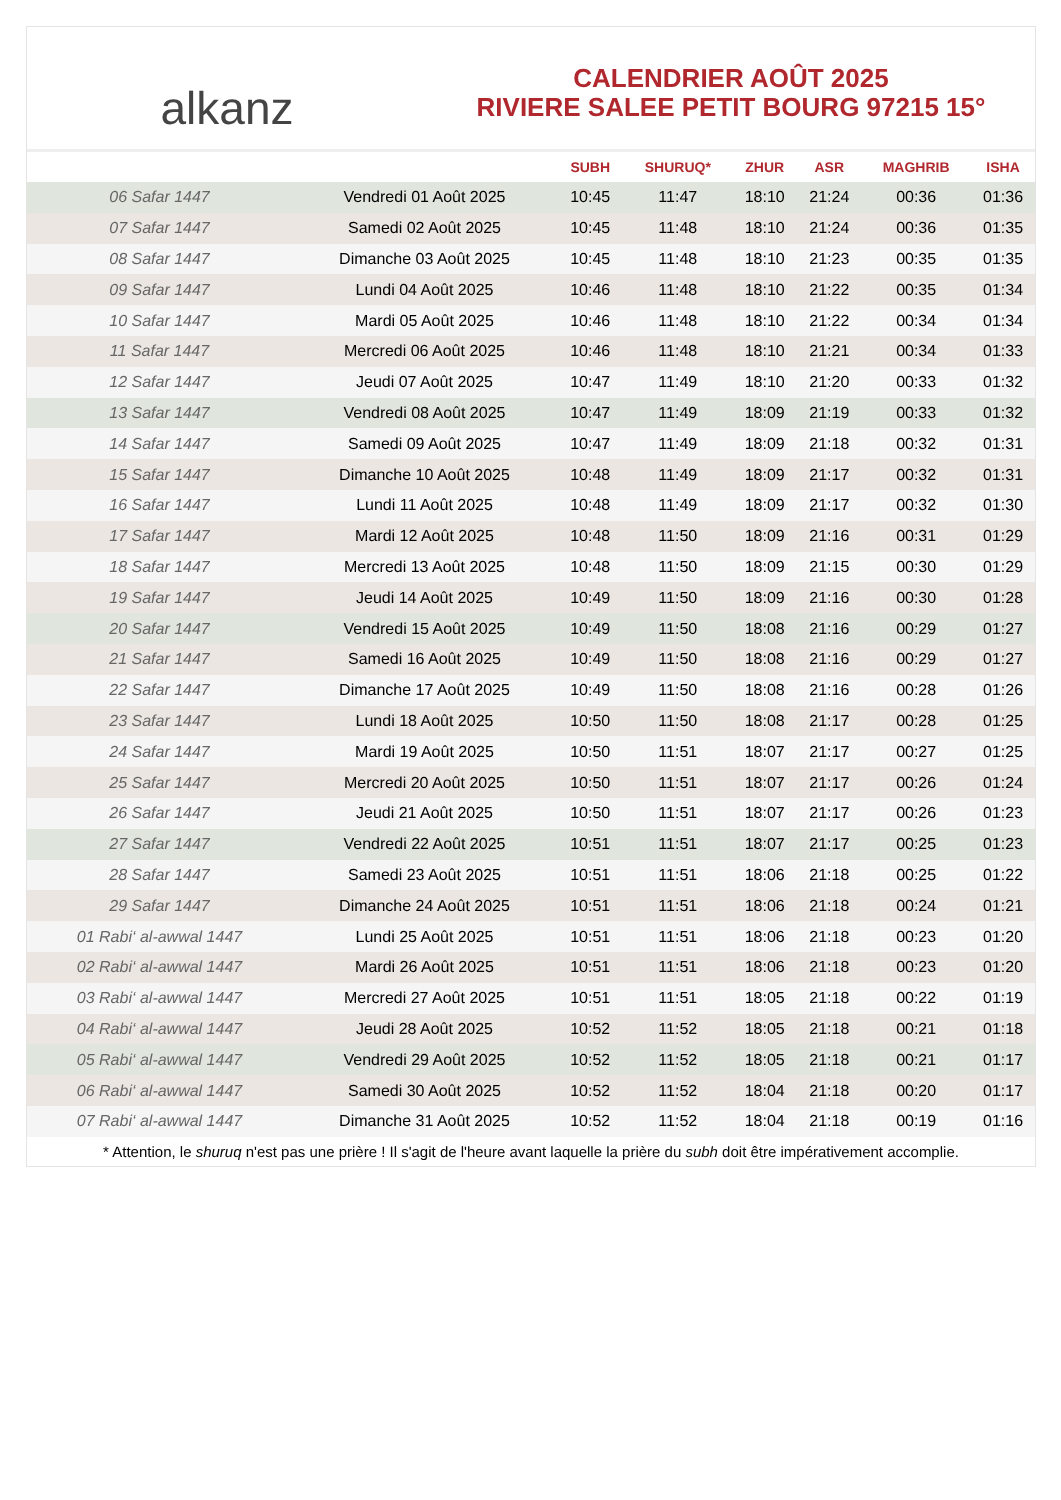alkanz
CALENDRIER AOÛT 2025
RIVIERE SALEE PETIT BOURG 97215 15°
| | | SUBH | SHURUQ* | ZHUR | ASR | MAGHRIB | ISHA |
| --- | --- | --- | --- | --- | --- | --- | --- |
| 06 Safar 1447 | Vendredi 01 Août 2025 | 10:45 | 11:47 | 18:10 | 21:24 | 00:36 | 01:36 |
| 07 Safar 1447 | Samedi 02 Août 2025 | 10:45 | 11:48 | 18:10 | 21:24 | 00:36 | 01:35 |
| 08 Safar 1447 | Dimanche 03 Août 2025 | 10:45 | 11:48 | 18:10 | 21:23 | 00:35 | 01:35 |
| 09 Safar 1447 | Lundi 04 Août 2025 | 10:46 | 11:48 | 18:10 | 21:22 | 00:35 | 01:34 |
| 10 Safar 1447 | Mardi 05 Août 2025 | 10:46 | 11:48 | 18:10 | 21:22 | 00:34 | 01:34 |
| 11 Safar 1447 | Mercredi 06 Août 2025 | 10:46 | 11:48 | 18:10 | 21:21 | 00:34 | 01:33 |
| 12 Safar 1447 | Jeudi 07 Août 2025 | 10:47 | 11:49 | 18:10 | 21:20 | 00:33 | 01:32 |
| 13 Safar 1447 | Vendredi 08 Août 2025 | 10:47 | 11:49 | 18:09 | 21:19 | 00:33 | 01:32 |
| 14 Safar 1447 | Samedi 09 Août 2025 | 10:47 | 11:49 | 18:09 | 21:18 | 00:32 | 01:31 |
| 15 Safar 1447 | Dimanche 10 Août 2025 | 10:48 | 11:49 | 18:09 | 21:17 | 00:32 | 01:31 |
| 16 Safar 1447 | Lundi 11 Août 2025 | 10:48 | 11:49 | 18:09 | 21:17 | 00:32 | 01:30 |
| 17 Safar 1447 | Mardi 12 Août 2025 | 10:48 | 11:50 | 18:09 | 21:16 | 00:31 | 01:29 |
| 18 Safar 1447 | Mercredi 13 Août 2025 | 10:48 | 11:50 | 18:09 | 21:15 | 00:30 | 01:29 |
| 19 Safar 1447 | Jeudi 14 Août 2025 | 10:49 | 11:50 | 18:09 | 21:16 | 00:30 | 01:28 |
| 20 Safar 1447 | Vendredi 15 Août 2025 | 10:49 | 11:50 | 18:08 | 21:16 | 00:29 | 01:27 |
| 21 Safar 1447 | Samedi 16 Août 2025 | 10:49 | 11:50 | 18:08 | 21:16 | 00:29 | 01:27 |
| 22 Safar 1447 | Dimanche 17 Août 2025 | 10:49 | 11:50 | 18:08 | 21:16 | 00:28 | 01:26 |
| 23 Safar 1447 | Lundi 18 Août 2025 | 10:50 | 11:50 | 18:08 | 21:17 | 00:28 | 01:25 |
| 24 Safar 1447 | Mardi 19 Août 2025 | 10:50 | 11:51 | 18:07 | 21:17 | 00:27 | 01:25 |
| 25 Safar 1447 | Mercredi 20 Août 2025 | 10:50 | 11:51 | 18:07 | 21:17 | 00:26 | 01:24 |
| 26 Safar 1447 | Jeudi 21 Août 2025 | 10:50 | 11:51 | 18:07 | 21:17 | 00:26 | 01:23 |
| 27 Safar 1447 | Vendredi 22 Août 2025 | 10:51 | 11:51 | 18:07 | 21:17 | 00:25 | 01:23 |
| 28 Safar 1447 | Samedi 23 Août 2025 | 10:51 | 11:51 | 18:06 | 21:18 | 00:25 | 01:22 |
| 29 Safar 1447 | Dimanche 24 Août 2025 | 10:51 | 11:51 | 18:06 | 21:18 | 00:24 | 01:21 |
| 01 Rabi‘ al-awwal 1447 | Lundi 25 Août 2025 | 10:51 | 11:51 | 18:06 | 21:18 | 00:23 | 01:20 |
| 02 Rabi‘ al-awwal 1447 | Mardi 26 Août 2025 | 10:51 | 11:51 | 18:06 | 21:18 | 00:23 | 01:20 |
| 03 Rabi‘ al-awwal 1447 | Mercredi 27 Août 2025 | 10:51 | 11:51 | 18:05 | 21:18 | 00:22 | 01:19 |
| 04 Rabi‘ al-awwal 1447 | Jeudi 28 Août 2025 | 10:52 | 11:52 | 18:05 | 21:18 | 00:21 | 01:18 |
| 05 Rabi‘ al-awwal 1447 | Vendredi 29 Août 2025 | 10:52 | 11:52 | 18:05 | 21:18 | 00:21 | 01:17 |
| 06 Rabi‘ al-awwal 1447 | Samedi 30 Août 2025 | 10:52 | 11:52 | 18:04 | 21:18 | 00:20 | 01:17 |
| 07 Rabi‘ al-awwal 1447 | Dimanche 31 Août 2025 | 10:52 | 11:52 | 18:04 | 21:18 | 00:19 | 01:16 |
* Attention, le shuruq n'est pas une prière ! Il s'agit de l'heure avant laquelle la prière du subh doit être impérativement accomplie.